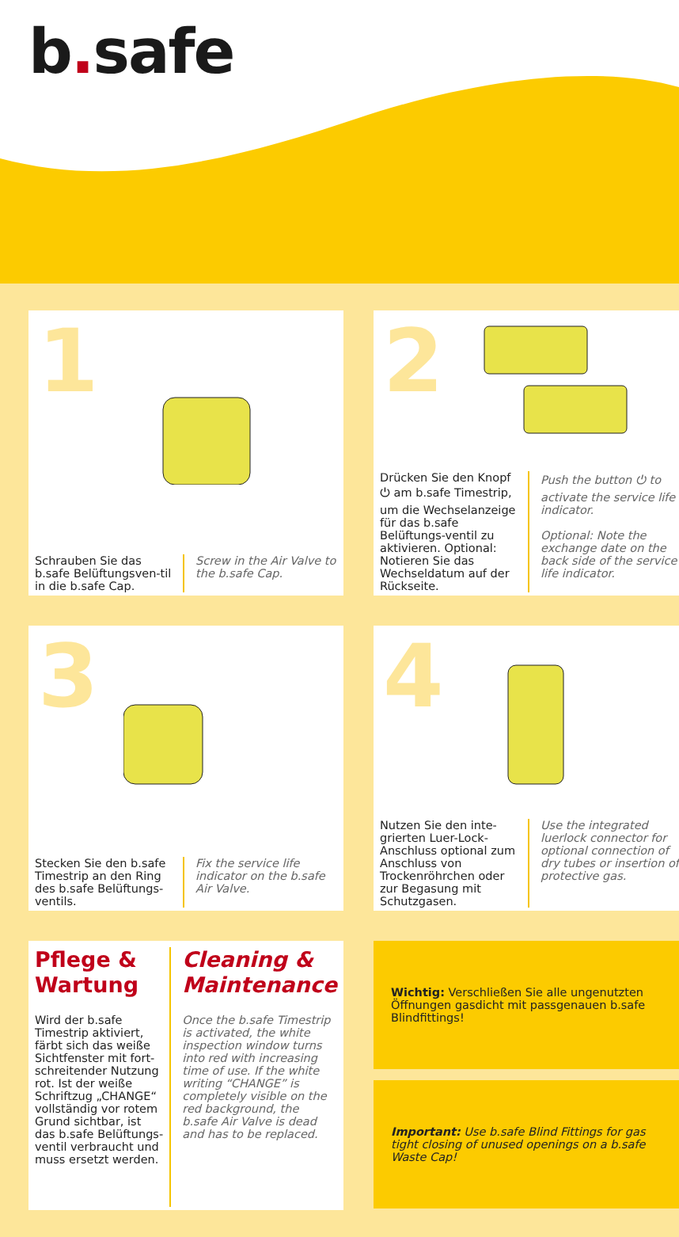b. safe
1
Schrauben Sie das b.safe Belüftungsven-til in die b.safe Cap.
Screw in the Air Valve to the b.safe Cap.
2
Drücken Sie den Knopf ⏻ am b.safe Timestrip, um die Wechselanzeige für das b.safe Belüftungs-ventil zu aktivieren. Optional: Notieren Sie das Wechseldatum auf der Rückseite.
Push the button ⏻ to activate the service life indicator.
Optional: Note the exchange date on the back side of the service life indicator.
3
Stecken Sie den b.safe Timestrip an den Ring des b.safe Belüftungs-ventils.
Fix the service life indicator on the b.safe Air Valve.
4
Nutzen Sie den inte-grierten Luer-Lock-Anschluss optional zum Anschluss von Trockenröhrchen oder zur Begasung mit Schutzgasen.
Use the integrated luerlock connector for optional connection of dry tubes or insertion of protective gas.
Pflege &
Wartung
Wird der b.safe Timestrip aktiviert, färbt sich das weiße Sichtfenster mit fort-schreitender Nutzung rot. Ist der weiße Schriftzug „CHANGE“ vollständig vor rotem Grund sichtbar, ist das b.safe Belüftungs-ventil verbraucht und muss ersetzt werden.
Cleaning & Maintenance
Once the b.safe Timestrip is activated, the white inspection window turns into red with increasing time of use. If the white writing “CHANGE” is completely visible on the red background, the b.safe Air Valve is dead and has to be replaced.
Wichtig: Verschließen Sie alle ungenutzten Öffnungen gasdicht mit passgenauen b.safe Blindfittings!
Important: Use b.safe Blind Fittings for gas tight closing of unused openings on a b.safe Waste Cap!